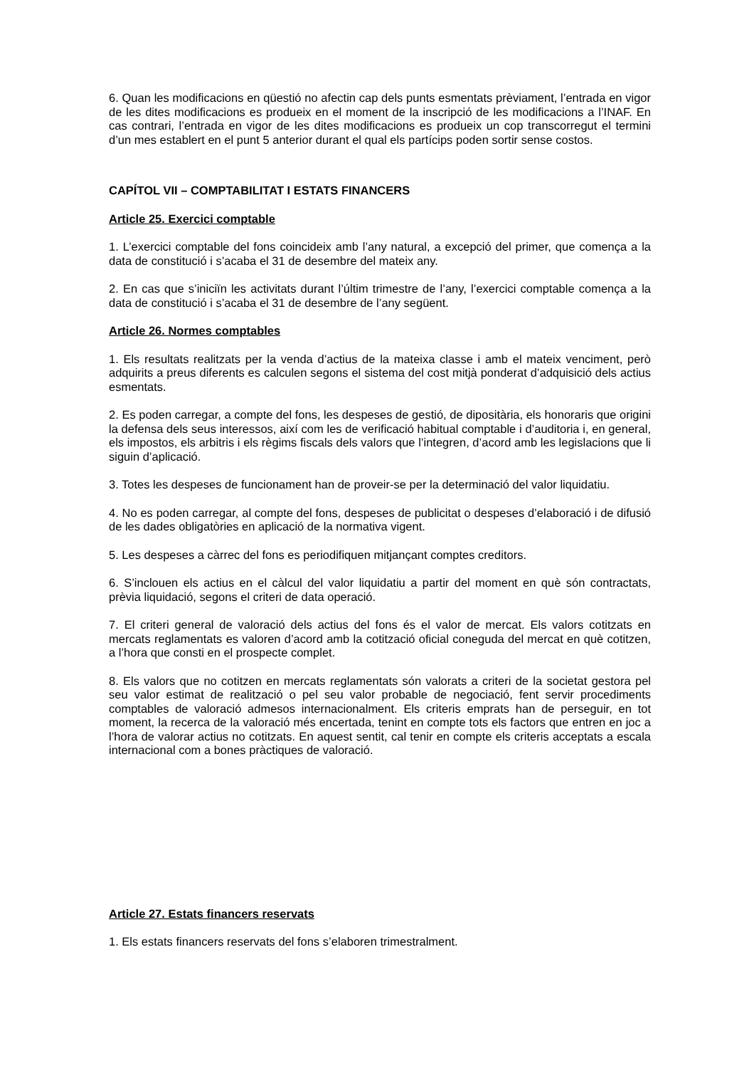6. Quan les modificacions en qüestió no afectin cap dels punts esmentats prèviament, l’entrada en vigor de les dites modificacions es produeix en el moment de la inscripció de les modificacions a l’INAF. En cas contrari, l’entrada en vigor de les dites modificacions es produeix un cop transcorregut el termini d’un mes establert en el punt 5 anterior durant el qual els partícips poden sortir sense costos.
CAPÍTOL VII – COMPTABILITAT I ESTATS FINANCERS
Article 25. Exercici comptable
1. L’exercici comptable del fons coincideix amb l’any natural, a excepció del primer, que comença a la data de constitució i s’acaba el 31 de desembre del mateix any.
2. En cas que s’iniciïn les activitats durant l’últim trimestre de l’any, l’exercici comptable comença a la data de constitució i s’acaba el 31 de desembre de l’any següent.
Article 26. Normes comptables
1. Els resultats realitzats per la venda d’actius de la mateixa classe i amb el mateix venciment, però adquirits a preus diferents es calculen segons el sistema del cost mitjà ponderat d’adquisició dels actius esmentats.
2. Es poden carregar, a compte del fons, les despeses de gestió, de dipositària, els honoraris que origini la defensa dels seus interessos, així com les de verificació habitual comptable i d’auditoria i, en general, els impostos, els arbitris i els règims fiscals dels valors que l’integren, d’acord amb les legislacions que li siguin d’aplicació.
3. Totes les despeses de funcionament han de proveir-se per la determinació del valor liquidatiu.
4. No es poden carregar, al compte del fons, despeses de publicitat o despeses d’elaboració i de difusió de les dades obligatòries en aplicació de la normativa vigent.
5. Les despeses a càrrec del fons es periodifiquen mitjançant comptes creditors.
6. S’inclouen els actius en el càlcul del valor liquidatiu a partir del moment en què són contractats, prèvia liquidació, segons el criteri de data operació.
7. El criteri general de valoració dels actius del fons és el valor de mercat. Els valors cotitzats en mercats reglamentats es valoren d’acord amb la cotització oficial coneguda del mercat en què cotitzen, a l’hora que consti en el prospecte complet.
8. Els valors que no cotitzen en mercats reglamentats són valorats a criteri de la societat gestora pel seu valor estimat de realització o pel seu valor probable de negociació, fent servir procediments comptables de valoració admesos internacionalment. Els criteris emprats han de perseguir, en tot moment, la recerca de la valoració més encertada, tenint en compte tots els factors que entren en joc a l’hora de valorar actius no cotitzats. En aquest sentit, cal tenir en compte els criteris acceptats a escala internacional com a bones pràctiques de valoració.
Article 27. Estats financers reservats
1. Els estats financers reservats del fons s’elaboren trimestralment.